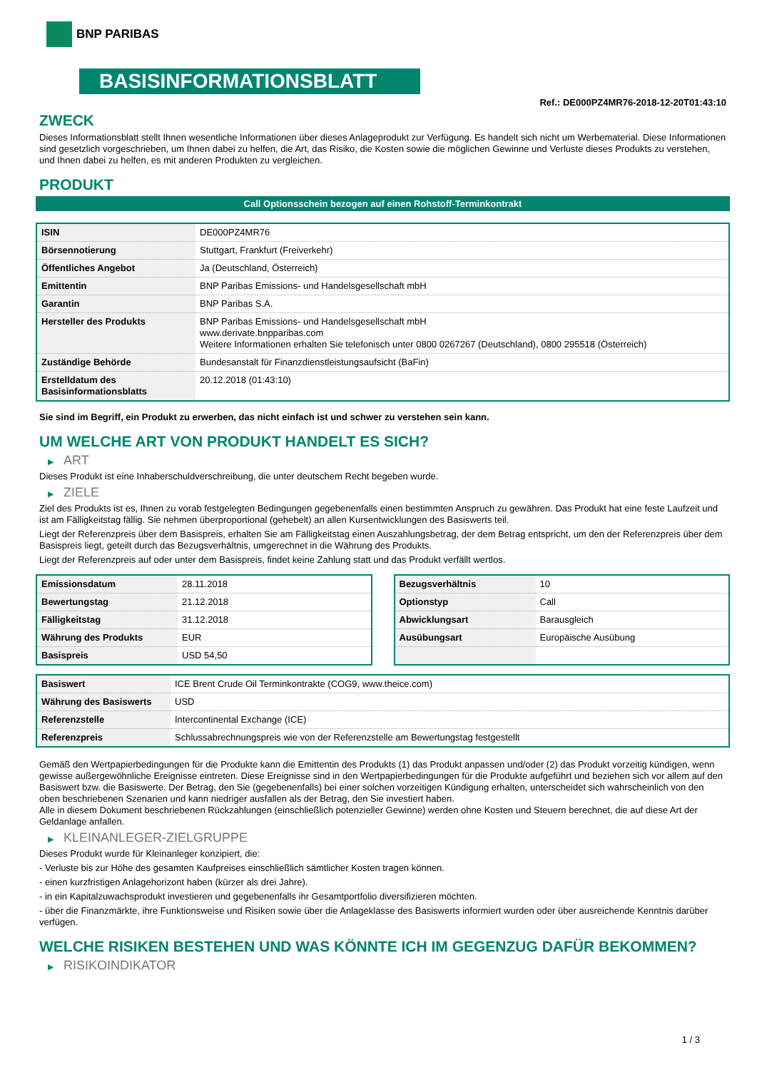BNP PARIBAS
BASISINFORMATIONSBLATT
Ref.: DE000PZ4MR76-2018-12-20T01:43:10
ZWECK
Dieses Informationsblatt stellt Ihnen wesentliche Informationen über dieses Anlageprodukt zur Verfügung. Es handelt sich nicht um Werbematerial. Diese Informationen sind gesetzlich vorgeschrieben, um Ihnen dabei zu helfen, die Art, das Risiko, die Kosten sowie die möglichen Gewinne und Verluste dieses Produkts zu verstehen, und Ihnen dabei zu helfen, es mit anderen Produkten zu vergleichen.
PRODUKT
Call Optionsschein bezogen auf einen Rohstoff-Terminkontrakt
| ISIN | DE000PZ4MR76 |
| Börsennotierung | Stuttgart, Frankfurt (Freiverkehr) |
| Öffentliches Angebot | Ja (Deutschland, Österreich) |
| Emittentin | BNP Paribas Emissions- und Handelsgesellschaft mbH |
| Garantin | BNP Paribas S.A. |
| Hersteller des Produkts | BNP Paribas Emissions- und Handelsgesellschaft mbH www.derivate.bnpparibas.com Weitere Informationen erhalten Sie telefonisch unter 0800 0267267 (Deutschland), 0800 295518 (Österreich) |
| Zuständige Behörde | Bundesanstalt für Finanzdienstleistungsaufsicht (BaFin) |
| Erstelldatum des Basisinformationsblatts | 20.12.2018 (01:43:10) |
Sie sind im Begriff, ein Produkt zu erwerben, das nicht einfach ist und schwer zu verstehen sein kann.
UM WELCHE ART VON PRODUKT HANDELT ES SICH?
▶ ART
Dieses Produkt ist eine Inhaberschuldverschreibung, die unter deutschem Recht begeben wurde.
▶ ZIELE
Ziel des Produkts ist es, Ihnen zu vorab festgelegten Bedingungen gegebenenfalls einen bestimmten Anspruch zu gewähren. Das Produkt hat eine feste Laufzeit und ist am Fälligkeitstag fällig. Sie nehmen überproportional (gehebelt) an allen Kursentwicklungen des Basiswerts teil.
Liegt der Referenzpreis über dem Basispreis, erhalten Sie am Fälligkeitstag einen Auszahlungsbetrag, der dem Betrag entspricht, um den der Referenzpreis über dem Basispreis liegt, geteilt durch das Bezugsverhältnis, umgerechnet in die Währung des Produkts.
Liegt der Referenzpreis auf oder unter dem Basispreis, findet keine Zahlung statt und das Produkt verfällt wertlos.
| Emissionsdatum | 28.11.2018 |
| Bewertungstag | 21.12.2018 |
| Fälligkeitstag | 31.12.2018 |
| Währung des Produkts | EUR |
| Basispreis | USD 54,50 |
| Bezugsverhältnis | 10 |
| Optionstyp | Call |
| Abwicklungsart | Barausgleich |
| Ausübungsart | Europäische Ausübung |
| Basiswert | ICE Brent Crude Oil Terminkontrakte (COG9, www.theice.com) |
| Währung des Basiswerts | USD |
| Referenzstelle | Intercontinental Exchange (ICE) |
| Referenzpreis | Schlussabrechnungspreis wie von der Referenzstelle am Bewertungstag festgestellt |
Gemäß den Wertpapierbedingungen für die Produkte kann die Emittentin des Produkts (1) das Produkt anpassen und/oder (2) das Produkt vorzeitig kündigen, wenn gewisse außergewöhnliche Ereignisse eintreten. Diese Ereignisse sind in den Wertpapierbedingungen für die Produkte aufgeführt und beziehen sich vor allem auf den Basiswert bzw. die Basiswerte. Der Betrag, den Sie (gegebenenfalls) bei einer solchen vorzeitigen Kündigung erhalten, unterscheidet sich wahrscheinlich von den oben beschriebenen Szenarien und kann niedriger ausfallen als der Betrag, den Sie investiert haben.
Alle in diesem Dokument beschriebenen Rückzahlungen (einschließlich potenzieller Gewinne) werden ohne Kosten und Steuern berechnet, die auf diese Art der Geldanlage anfallen.
▶ KLEINANLEGER-ZIELGRUPPE
Dieses Produkt wurde für Kleinanleger konzipiert, die:
- Verluste bis zur Höhe des gesamten Kaufpreises einschließlich sämtlicher Kosten tragen können.
- einen kurzfristigen Anlagehorizont haben (kürzer als drei Jahre).
- in ein Kapitalzuwachsprodukt investieren und gegebenenfalls ihr Gesamtportfolio diversifizieren möchten.
- über die Finanzmärkte, ihre Funktionsweise und Risiken sowie über die Anlageklasse des Basiswerts informiert wurden oder über ausreichende Kenntnis darüber verfügen.
WELCHE RISIKEN BESTEHEN UND WAS KÖNNTE ICH IM GEGENZUG DAFÜR BEKOMMEN?
▶ RISIKOINDIKATOR
1 / 3